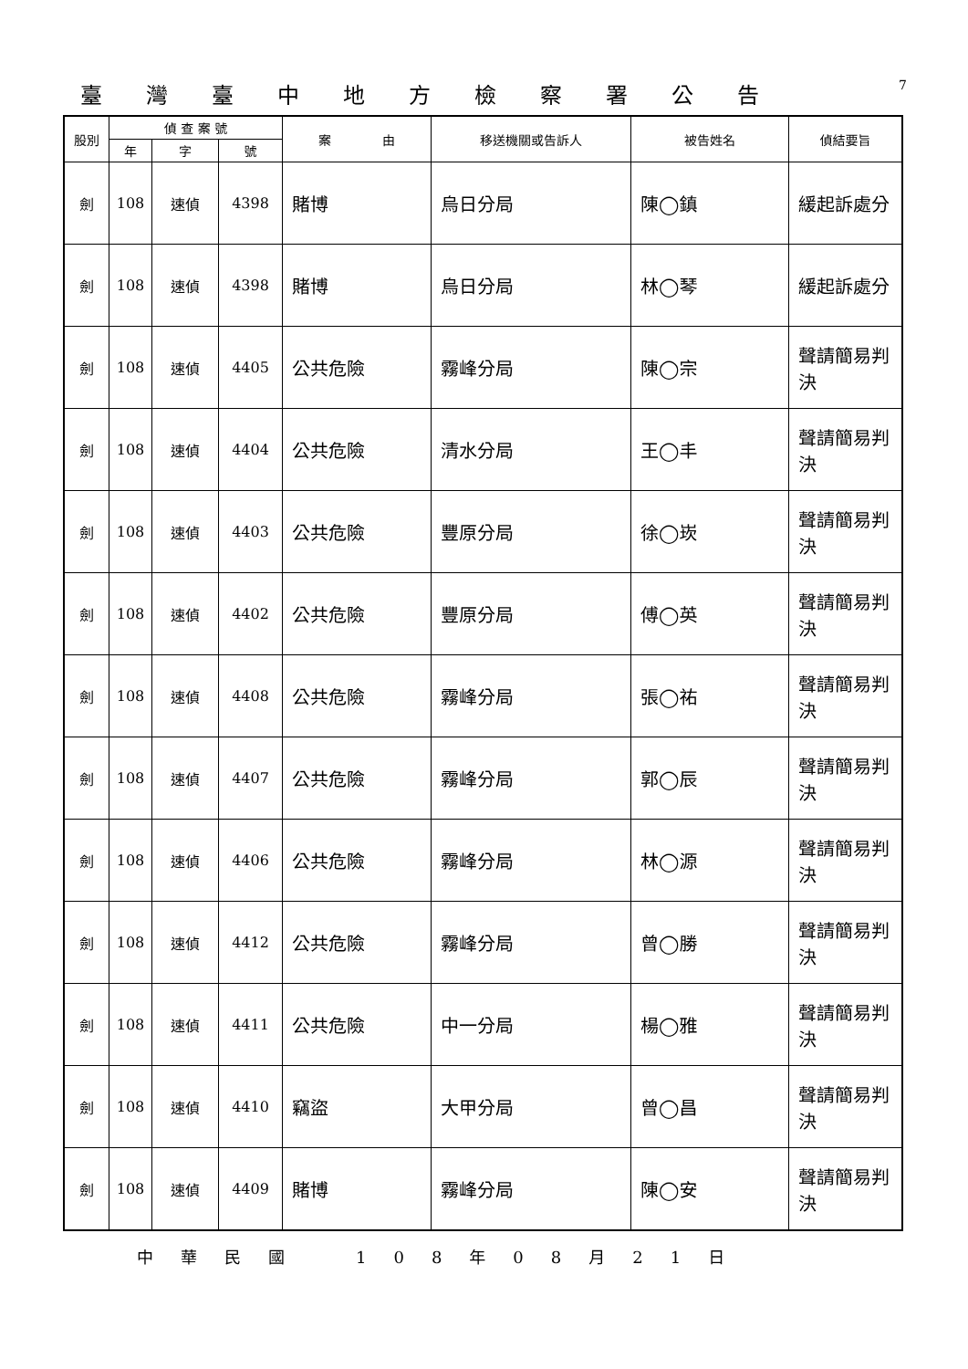7
臺灣臺中地方檢察署公告
| 股別 | 偵 查 案 號 | | | 案 由 | 移送機關或告訴人 | 被告姓名 | 偵結要旨 |
| --- | --- | --- | --- | --- | --- | --- | --- |
| | 年 | 字 | 號 | | | | |
| 劍 | 108 | 速偵 | 4398 | 賭博 | 烏日分局 | 陳◯鎮 | 緩起訴處分 |
| 劍 | 108 | 速偵 | 4398 | 賭博 | 烏日分局 | 林◯琴 | 緩起訴處分 |
| 劍 | 108 | 速偵 | 4405 | 公共危險 | 霧峰分局 | 陳◯宗 | 聲請簡易判決 |
| 劍 | 108 | 速偵 | 4404 | 公共危險 | 清水分局 | 王◯丰 | 聲請簡易判決 |
| 劍 | 108 | 速偵 | 4403 | 公共危險 | 豐原分局 | 徐◯崁 | 聲請簡易判決 |
| 劍 | 108 | 速偵 | 4402 | 公共危險 | 豐原分局 | 傅◯英 | 聲請簡易判決 |
| 劍 | 108 | 速偵 | 4408 | 公共危險 | 霧峰分局 | 張◯祐 | 聲請簡易判決 |
| 劍 | 108 | 速偵 | 4407 | 公共危險 | 霧峰分局 | 郭◯辰 | 聲請簡易判決 |
| 劍 | 108 | 速偵 | 4406 | 公共危險 | 霧峰分局 | 林◯源 | 聲請簡易判決 |
| 劍 | 108 | 速偵 | 4412 | 公共危險 | 霧峰分局 | 曾◯勝 | 聲請簡易判決 |
| 劍 | 108 | 速偵 | 4411 | 公共危險 | 中一分局 | 楊◯雅 | 聲請簡易判決 |
| 劍 | 108 | 速偵 | 4410 | 竊盜 | 大甲分局 | 曾◯昌 | 聲請簡易判決 |
| 劍 | 108 | 速偵 | 4409 | 賭博 | 霧峰分局 | 陳◯安 | 聲請簡易判決 |
中華民國　108年08月21日